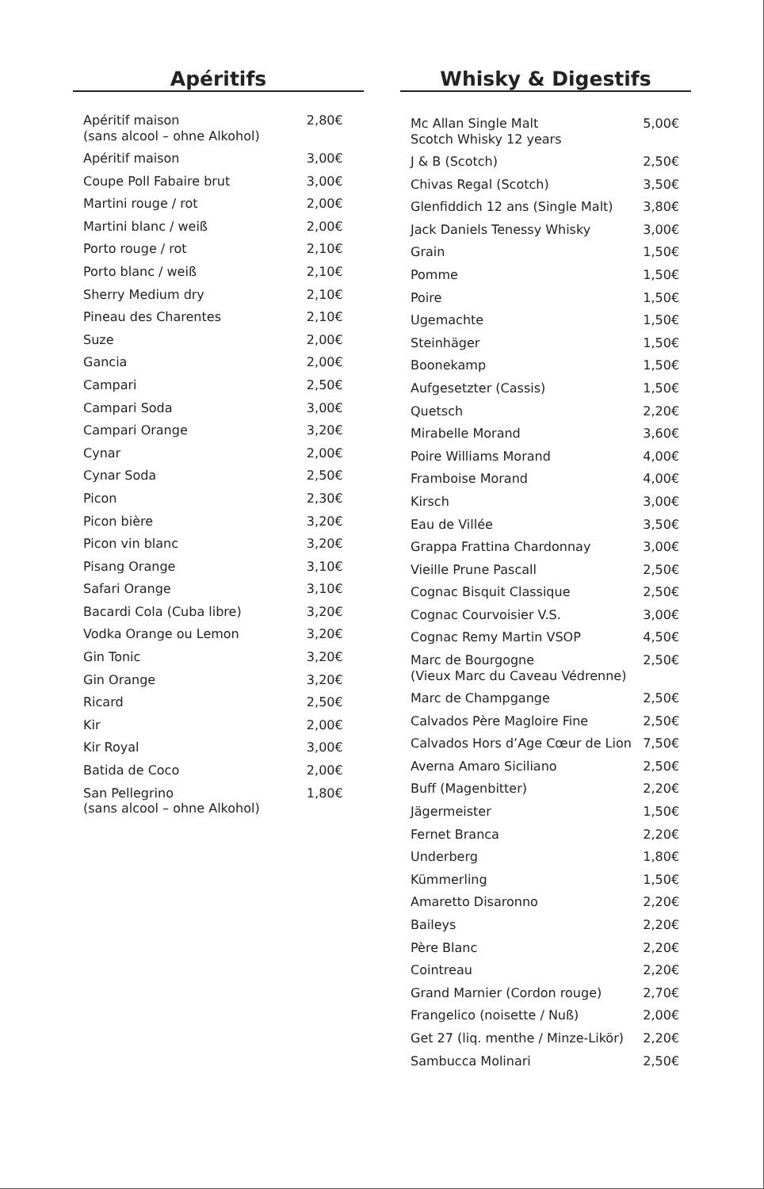Apéritifs
| Apéritif maison (sans alcool – ohne Alkohol) | 2,80€ |
| Apéritif maison | 3,00€ |
| Coupe Poll Fabaire brut | 3,00€ |
| Martini rouge / rot | 2,00€ |
| Martini blanc / weiß | 2,00€ |
| Porto rouge / rot | 2,10€ |
| Porto blanc / weiß | 2,10€ |
| Sherry Medium dry | 2,10€ |
| Pineau des Charentes | 2,10€ |
| Suze | 2,00€ |
| Gancia | 2,00€ |
| Campari | 2,50€ |
| Campari Soda | 3,00€ |
| Campari Orange | 3,20€ |
| Cynar | 2,00€ |
| Cynar Soda | 2,50€ |
| Picon | 2,30€ |
| Picon bière | 3,20€ |
| Picon vin blanc | 3,20€ |
| Pisang Orange | 3,10€ |
| Safari Orange | 3,10€ |
| Bacardi Cola (Cuba libre) | 3,20€ |
| Vodka Orange ou Lemon | 3,20€ |
| Gin Tonic | 3,20€ |
| Gin Orange | 3,20€ |
| Ricard | 2,50€ |
| Kir | 2,00€ |
| Kir Royal | 3,00€ |
| Batida de Coco | 2,00€ |
| San Pellegrino (sans alcool – ohne Alkohol) | 1,80€ |
Whisky & Digestifs
| Mc Allan Single Malt Scotch Whisky 12 years | 5,00€ |
| J & B (Scotch) | 2,50€ |
| Chivas Regal (Scotch) | 3,50€ |
| Glenfiddich 12 ans (Single Malt) | 3,80€ |
| Jack Daniels Tenessy Whisky | 3,00€ |
| Grain | 1,50€ |
| Pomme | 1,50€ |
| Poire | 1,50€ |
| Ugemachte | 1,50€ |
| Steinhäger | 1,50€ |
| Boonekamp | 1,50€ |
| Aufgesetzter (Cassis) | 1,50€ |
| Quetsch | 2,20€ |
| Mirabelle Morand | 3,60€ |
| Poire Williams Morand | 4,00€ |
| Framboise Morand | 4,00€ |
| Kirsch | 3,00€ |
| Eau de Villée | 3,50€ |
| Grappa Frattina Chardonnay | 3,00€ |
| Vieille Prune Pascall | 2,50€ |
| Cognac Bisquit Classique | 2,50€ |
| Cognac Courvoisier V.S. | 3,00€ |
| Cognac Remy Martin VSOP | 4,50€ |
| Marc de Bourgogne (Vieux Marc du Caveau Védrenne) | 2,50€ |
| Marc de Champgange | 2,50€ |
| Calvados Père Magloire Fine | 2,50€ |
| Calvados Hors d’Age Cœur de Lion | 7,50€ |
| Averna Amaro Siciliano | 2,50€ |
| Buff (Magenbitter) | 2,20€ |
| Jägermeister | 1,50€ |
| Fernet Branca | 2,20€ |
| Underberg | 1,80€ |
| Kümmerling | 1,50€ |
| Amaretto Disaronno | 2,20€ |
| Baileys | 2,20€ |
| Père Blanc | 2,20€ |
| Cointreau | 2,20€ |
| Grand Marnier (Cordon rouge) | 2,70€ |
| Frangelico (noisette / Nuß) | 2,00€ |
| Get 27 (liq. menthe / Minze-Likör) | 2,20€ |
| Sambucca Molinari | 2,50€ |